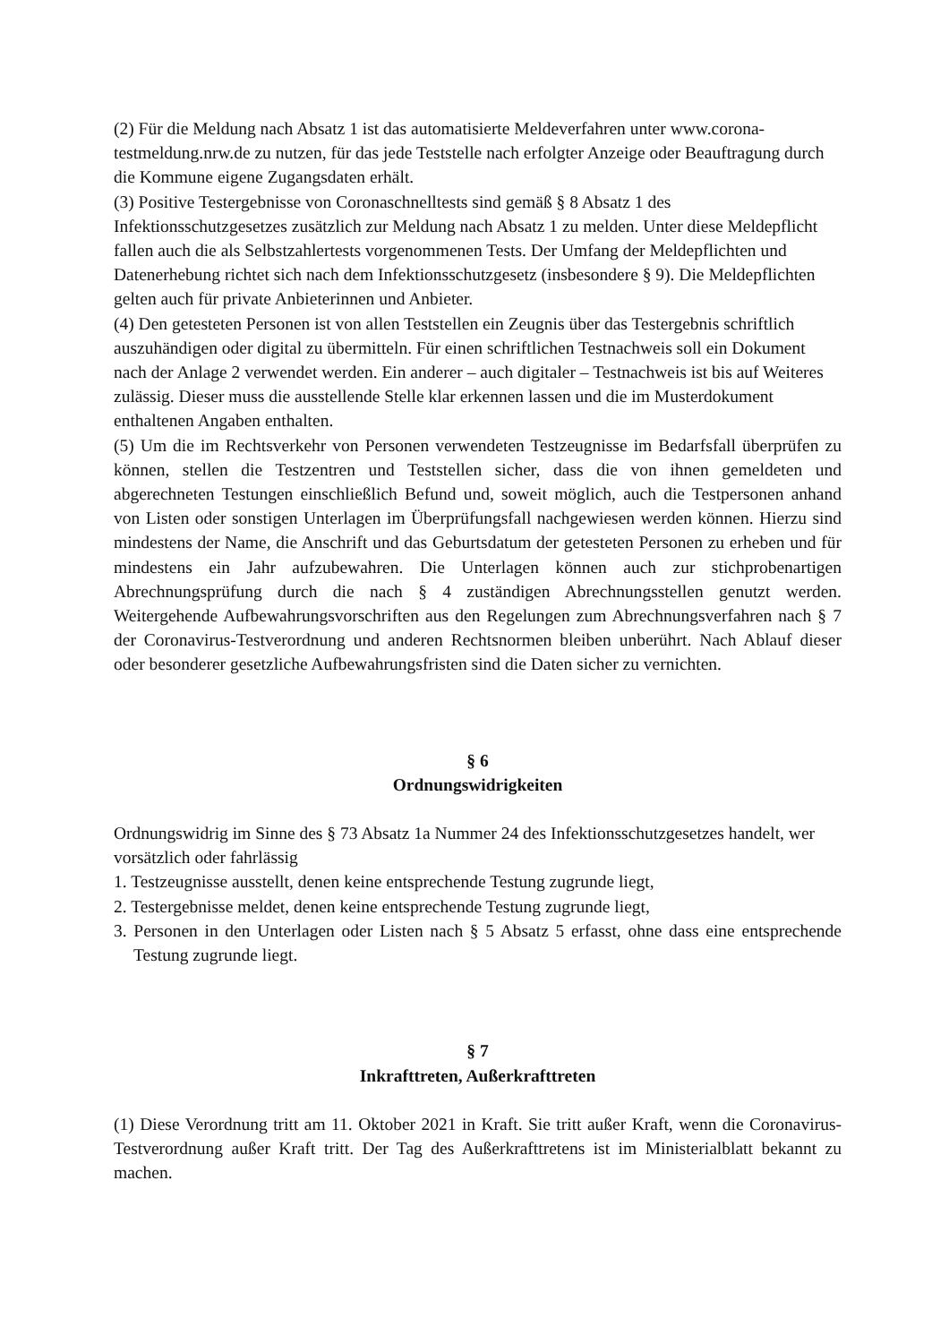(2) Für die Meldung nach Absatz 1 ist das automatisierte Meldeverfahren unter www.corona-testmeldung.nrw.de zu nutzen, für das jede Teststelle nach erfolgter Anzeige oder Beauftragung durch die Kommune eigene Zugangsdaten erhält.
(3) Positive Testergebnisse von Coronaschnelltests sind gemäß § 8 Absatz 1 des Infektionsschutzgesetzes zusätzlich zur Meldung nach Absatz 1 zu melden. Unter diese Meldepflicht fallen auch die als Selbstzahlertests vorgenommenen Tests. Der Umfang der Meldepflichten und Datenerhebung richtet sich nach dem Infektionsschutzgesetz (insbesondere § 9). Die Meldepflichten gelten auch für private Anbieterinnen und Anbieter.
(4) Den getesteten Personen ist von allen Teststellen ein Zeugnis über das Testergebnis schriftlich auszuhändigen oder digital zu übermitteln. Für einen schriftlichen Testnachweis soll ein Dokument nach der Anlage 2 verwendet werden. Ein anderer – auch digitaler – Testnachweis ist bis auf Weiteres zulässig. Dieser muss die ausstellende Stelle klar erkennen lassen und die im Musterdokument enthaltenen Angaben enthalten.
(5) Um die im Rechtsverkehr von Personen verwendeten Testzeugnisse im Bedarfsfall überprüfen zu können, stellen die Testzentren und Teststellen sicher, dass die von ihnen gemeldeten und abgerechneten Testungen einschließlich Befund und, soweit möglich, auch die Testpersonen anhand von Listen oder sonstigen Unterlagen im Überprüfungsfall nachgewiesen werden können. Hierzu sind mindestens der Name, die Anschrift und das Geburtsdatum der getesteten Personen zu erheben und für mindestens ein Jahr aufzubewahren. Die Unterlagen können auch zur stichprobenartigen Abrechnungsprüfung durch die nach § 4 zuständigen Abrechnungsstellen genutzt werden. Weitergehende Aufbewahrungsvorschriften aus den Regelungen zum Abrechnungsverfahren nach § 7 der Coronavirus-Testverordnung und anderen Rechtsnormen bleiben unberührt. Nach Ablauf dieser oder besonderer gesetzliche Aufbewahrungsfristen sind die Daten sicher zu vernichten.
§ 6
Ordnungswidrigkeiten
Ordnungswidrig im Sinne des § 73 Absatz 1a Nummer 24 des Infektionsschutzgesetzes handelt, wer vorsätzlich oder fahrlässig
1. Testzeugnisse ausstellt, denen keine entsprechende Testung zugrunde liegt,
2. Testergebnisse meldet, denen keine entsprechende Testung zugrunde liegt,
3. Personen in den Unterlagen oder Listen nach § 5 Absatz 5 erfasst, ohne dass eine entsprechende Testung zugrunde liegt.
§ 7
Inkrafttreten, Außerkrafttreten
(1) Diese Verordnung tritt am 11. Oktober 2021 in Kraft. Sie tritt außer Kraft, wenn die Coronavirus-Testverordnung außer Kraft tritt. Der Tag des Außerkrafttretens ist im Ministerialblatt bekannt zu machen.